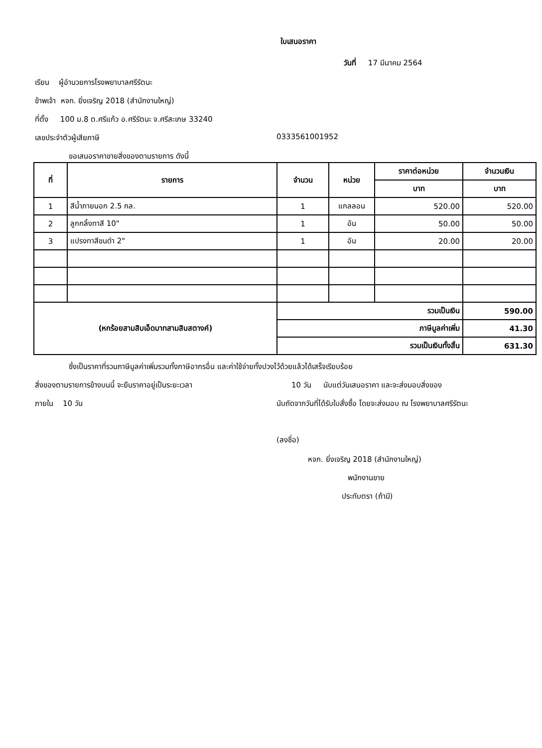ใบเสนอราคา
วันที่ 17 มีนาคม 2564
เรียน ผู้อำนวยการโรงพยาบาลศรีรัตนะ
ข้าพเจ้า หจก. ยิ่งเจริญ 2018 (สำนักงานใหญ่)
ที่ตั้ง 100 ม.8 ต.ศรีแก้ว อ.ศรีรัตนะ จ.ศรีสะเกษ 33240
เลขประจำตัวผู้เสียภาษี 0333561001952
ขอเสนอราคาขายสิ่งของตามรายการ ดังนี้
| ที่ | รายการ | จำนวน | หน่วย | ราคาต่อหน่วย | จำนวนเงิน |
| --- | --- | --- | --- | --- | --- |
| | | | | บาท | บาท |
| 1 | สีน้ำภายนอก 2.5 กล. | 1 | แกลลอน | 520.00 | 520.00 |
| 2 | ลูกกลิ้งทาสี 10" | 1 | อัน | 50.00 | 50.00 |
| 3 | แปรงทาสีขนดำ 2" | 1 | อัน | 20.00 | 20.00 |
| (หกร้อยสามสิบเอ็ดบาทสามสิบสตางค์) | | รวมเป็นเงิน | | | 590.00 |
| | | ภาษีมูลค่าเพิ่ม | | | 41.30 |
| | | รวมเป็นเงินทั้งสิ้น | | | 631.30 |
ซึ่งเป็นราคาที่รวมภาษีมูลค่าเพิ่มรวมทั้งภาษีอากรอื่น และค่าใช้จ่ายทั้งปวงไว้ด้วยแล้วได้เสร็จเรียบร้อย
สิ่งของตามรายการข้างบนนี้ จะยืนราคาอยู่เป็นระยะเวลา 10 วัน นับแต่วันเสนอราคา และจะส่งมอบสิ่งของ
ภายใน 10 วัน นับถัดจากวันที่ได้รับใบสั่งซื้อ โดยจะส่งมอบ ณ โรงพยาบาลศรีรัตนะ
(ลงชื่อ)
หจก. ยิ่งเจริญ 2018 (สำนักงานใหญ่)
พนักงานขาย
ประทับตรา (ถ้ามี)